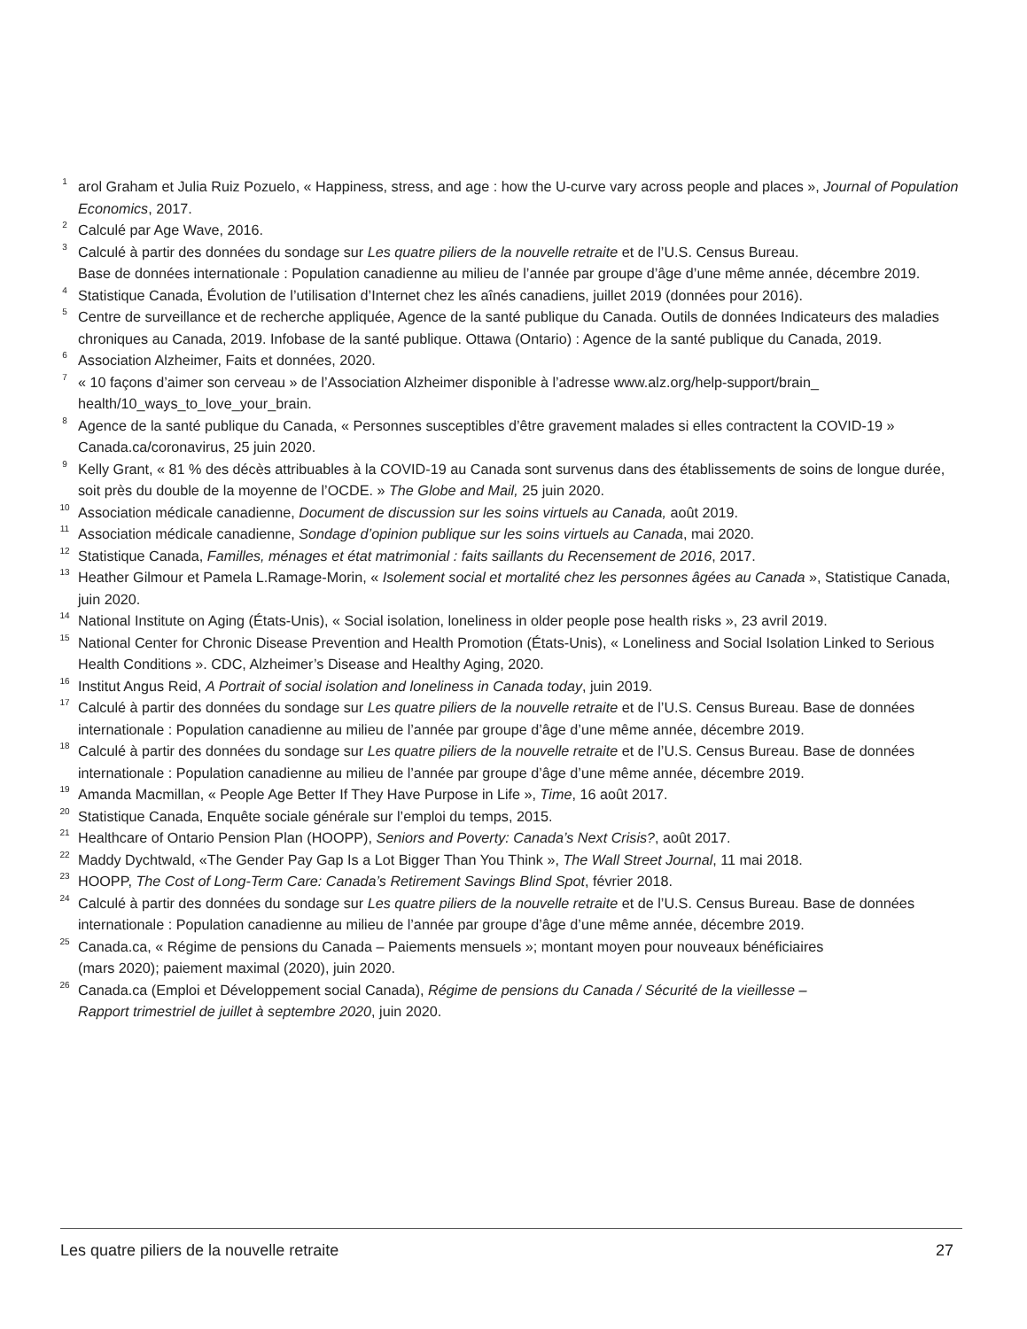<sup>1</sup> arol Graham et Julia Ruiz Pozuelo, « Happiness, stress, and age : how the U-curve vary across people and places », Journal of Population Economics, 2017.
<sup>2</sup> Calculé par Age Wave, 2016.
<sup>3</sup> Calculé à partir des données du sondage sur Les quatre piliers de la nouvelle retraite et de l’U.S. Census Bureau.
Base de données internationale : Population canadienne au milieu de l’année par groupe d’âge d’une même année, décembre 2019.
<sup>4</sup> Statistique Canada, Évolution de l’utilisation d’Internet chez les aînés canadiens, juillet 2019 (données pour 2016).
<sup>5</sup> Centre de surveillance et de recherche appliquée, Agence de la santé publique du Canada. Outils de données Indicateurs des maladies chroniques au Canada, 2019. Infobase de la santé publique. Ottawa (Ontario) : Agence de la santé publique du Canada, 2019.
<sup>6</sup> Association Alzheimer, Faits et données, 2020.
<sup>7</sup> « 10 façons d’aimer son cerveau » de l’Association Alzheimer disponible à l’adresse www.alz.org/help-support/brain_ health/10_ways_to_love_your_brain.
<sup>8</sup> Agence de la santé publique du Canada, « Personnes susceptibles d’être gravement malades si elles contractent la COVID-19 » Canada.ca/coronavirus, 25 juin 2020.
<sup>9</sup> Kelly Grant, « 81 % des décès attribuables à la COVID-19 au Canada sont survenus dans des établissements de soins de longue durée, soit près du double de la moyenne de l’OCDE. » The Globe and Mail, 25 juin 2020.
<sup>10</sup> Association médicale canadienne, Document de discussion sur les soins virtuels au Canada, août 2019.
<sup>11</sup> Association médicale canadienne, Sondage d’opinion publique sur les soins virtuels au Canada, mai 2020.
<sup>12</sup> Statistique Canada, Familles, ménages et état matrimonial : faits saillants du Recensement de 2016, 2017.
<sup>13</sup> Heather Gilmour et Pamela L.Ramage-Morin, « Isolement social et mortalité chez les personnes âgées au Canada », Statistique Canada, juin 2020.
<sup>14</sup> National Institute on Aging (États-Unis), « Social isolation, loneliness in older people pose health risks », 23 avril 2019.
<sup>15</sup> National Center for Chronic Disease Prevention and Health Promotion (États-Unis), « Loneliness and Social Isolation Linked to Serious Health Conditions ». CDC, Alzheimer’s Disease and Healthy Aging, 2020.
<sup>16</sup> Institut Angus Reid, A Portrait of social isolation and loneliness in Canada today, juin 2019.
<sup>17</sup> Calculé à partir des données du sondage sur Les quatre piliers de la nouvelle retraite et de l’U.S. Census Bureau. Base de données internationale : Population canadienne au milieu de l’année par groupe d’âge d’une même année, décembre 2019.
<sup>18</sup> Calculé à partir des données du sondage sur Les quatre piliers de la nouvelle retraite et de l’U.S. Census Bureau. Base de données internationale : Population canadienne au milieu de l’année par groupe d’âge d’une même année, décembre 2019.
<sup>19</sup> Amanda Macmillan, « People Age Better If They Have Purpose in Life », Time, 16 août 2017.
<sup>20</sup> Statistique Canada, Enquête sociale générale sur l’emploi du temps, 2015.
<sup>21</sup> Healthcare of Ontario Pension Plan (HOOPP), Seniors and Poverty: Canada’s Next Crisis?, août 2017.
<sup>22</sup> Maddy Dychtwald, «The Gender Pay Gap Is a Lot Bigger Than You Think », The Wall Street Journal, 11 mai 2018.
<sup>23</sup> HOOPP, The Cost of Long-Term Care: Canada’s Retirement Savings Blind Spot, février 2018.
<sup>24</sup> Calculé à partir des données du sondage sur Les quatre piliers de la nouvelle retraite et de l’U.S. Census Bureau. Base de données internationale : Population canadienne au milieu de l’année par groupe d’âge d’une même année, décembre 2019.
<sup>25</sup> Canada.ca, « Régime de pensions du Canada – Paiements mensuels »; montant moyen pour nouveaux bénéficiaires
(mars 2020); paiement maximal (2020), juin 2020.
<sup>26</sup> Canada.ca (Emploi et Développement social Canada), Régime de pensions du Canada / Sécurité de la vieillesse –
Rapport trimestriel de juillet à septembre 2020, juin 2020.
Les quatre piliers de la nouvelle retraite 27